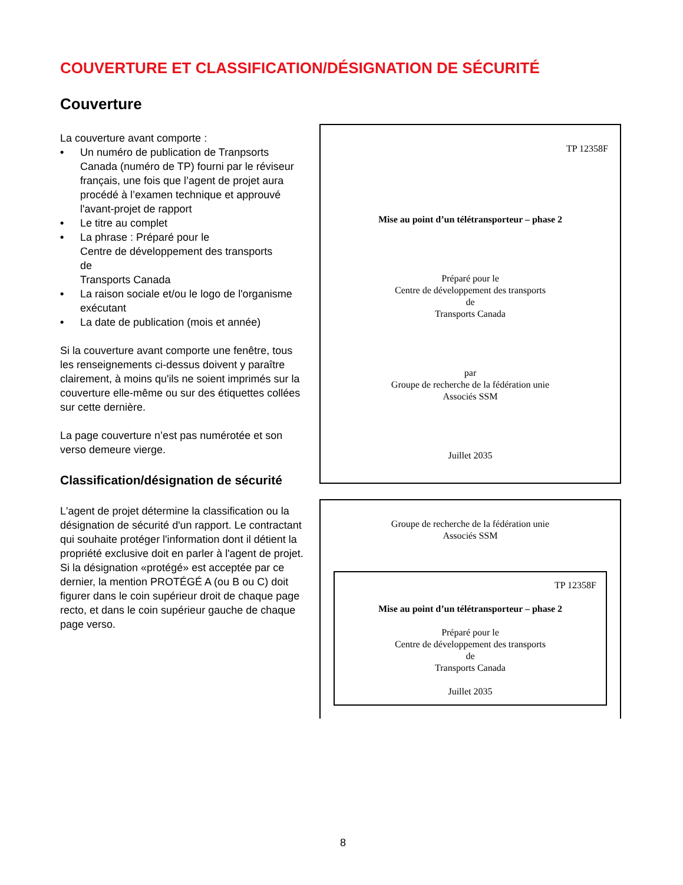COUVERTURE ET CLASSIFICATION/DÉSIGNATION DE SÉCURITÉ
Couverture
La couverture avant comporte :
• Un numéro de publication de Tranpsorts Canada (numéro de TP) fourni par le réviseur français, une fois que l’agent de projet aura procédé à l’examen technique et approuvé l'avant-projet de rapport
• Le titre au complet
• La phrase : Préparé pour le
Centre de développement des transports
de
Transports Canada
• La raison sociale et/ou le logo de l'organisme exécutant
• La date de publication (mois et année)
Si la couverture avant comporte une fenêtre, tous les renseignements ci-dessus doivent y paraître clairement, à moins qu'ils ne soient imprimés sur la couverture elle-même ou sur des étiquettes collées sur cette dernière.
La page couverture n’est pas numérotée et son verso demeure vierge.
Classification/désignation de sécurité
L'agent de projet détermine la classification ou la désignation de sécurité d'un rapport. Le contractant qui souhaite protéger l'information dont il détient la propriété exclusive doit en parler à l'agent de projet. Si la désignation «protégé» est acceptée par ce dernier, la mention PROTÉGÉ A (ou B ou C) doit figurer dans le coin supérieur droit de chaque page recto, et dans le coin supérieur gauche de chaque page verso.
TP 12358F
Mise au point d’un télétransporteur – phase 2
Préparé pour le
Centre de développement des transports
de
Transports Canada
par
Groupe de recherche de la fédération unie
Associés SSM
Juillet 2035
Groupe de recherche de la fédération unie
Associés SSM
TP 12358F
Mise au point d’un télétransporteur – phase 2
Préparé pour le
Centre de développement des transports
de
Transports Canada
Juillet 2035
8